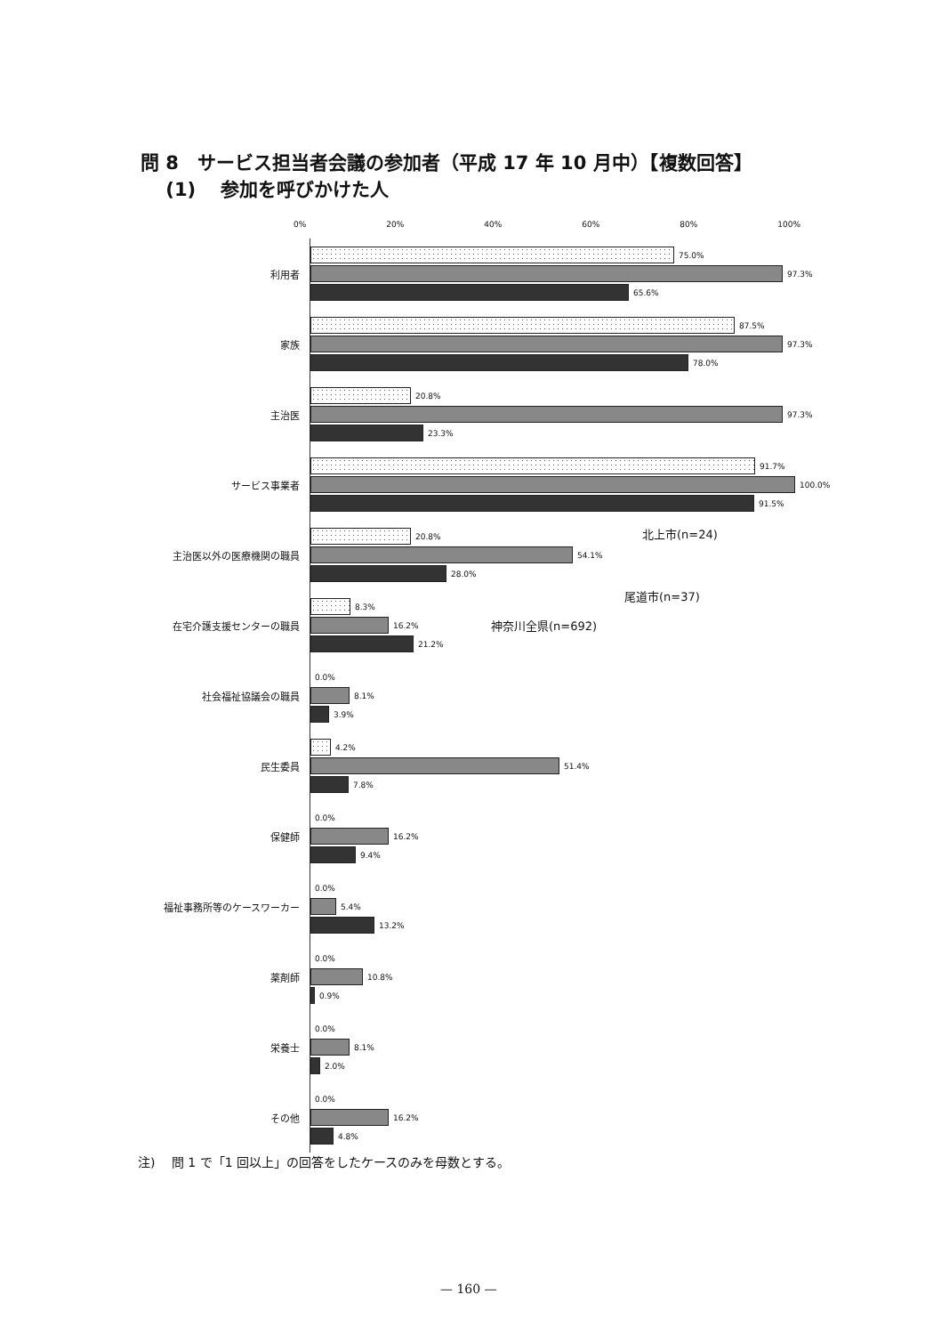問 8　サービス担当者会議の参加者（平成 17 年 10 月中）【複数回答】
　 (1)　 参加を呼びかけた人
0% 20% 40% 60% 80% 100%
利用者
75.0%
97.3%
65.6%
家族
87.5%
97.3%
78.0%
主治医
20.8%
97.3%
23.3%
サービス事業者
91.7%
100.0%
91.5%
主治医以外の医療機関の職員
20.8%
54.1%
28.0%
在宅介護支援センターの職員
8.3%
16.2%
21.2%
社会福祉協議会の職員
0.0%
8.1%
3.9%
民生委員
4.2%
51.4%
7.8%
保健師
0.0%
16.2%
9.4%
福祉事務所等のケースワーカー
0.0%
5.4%
13.2%
薬剤師
0.0%
10.8%
0.9%
栄養士
0.0%
8.1%
2.0%
その他
0.0%
16.2%
4.8%
北上市(n=24)
尾道市(n=37)
神奈川全県(n=692)
注)　 問 1 で「1 回以上」の回答をしたケースのみを母数とする。
— 160 —